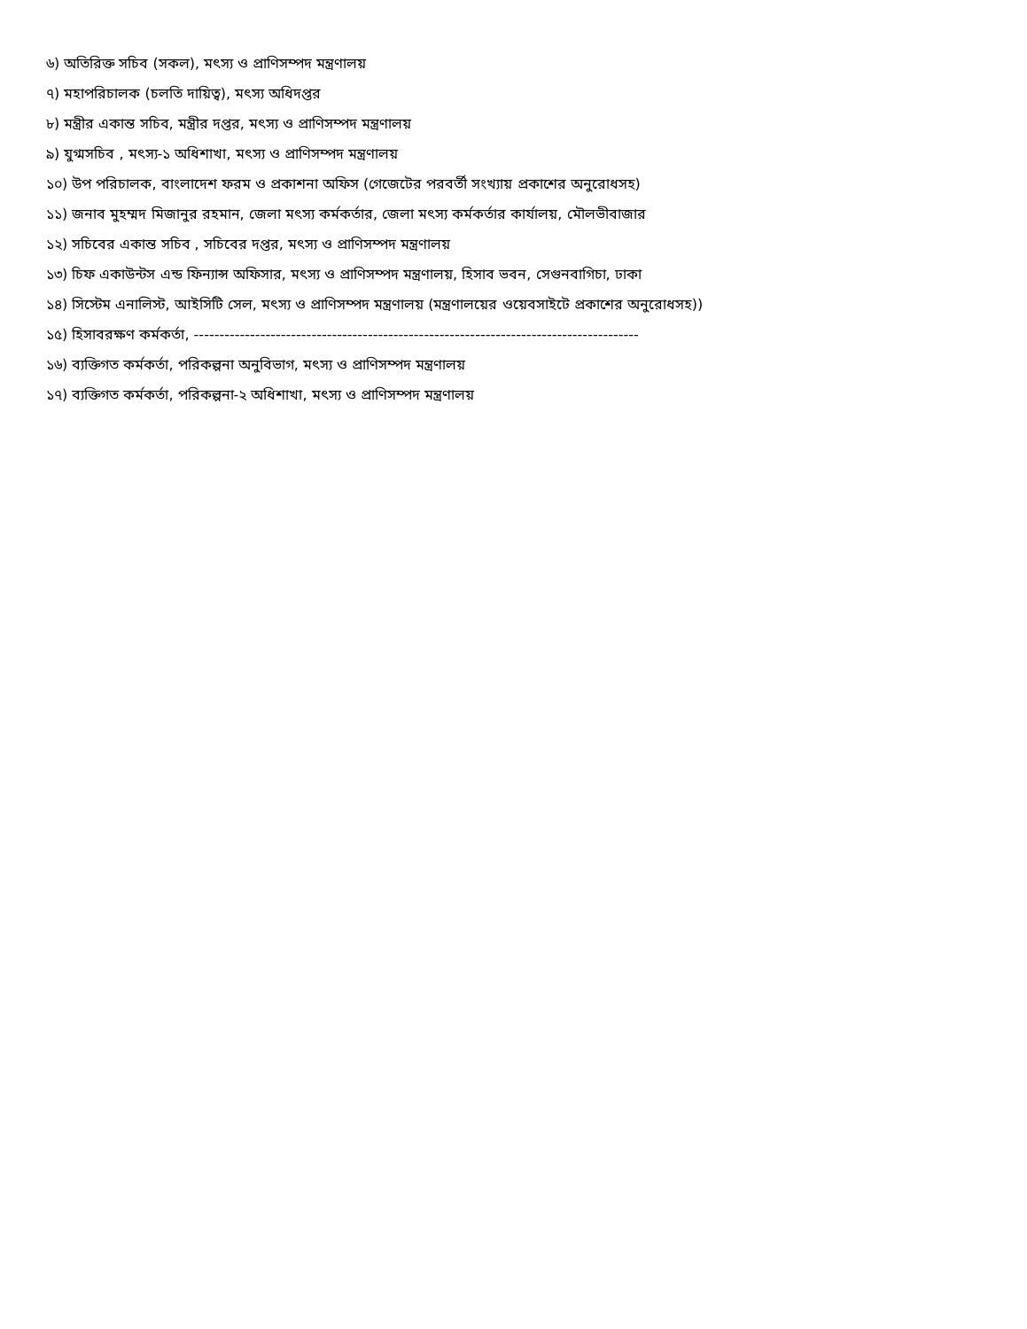৬) অতিরিক্ত সচিব (সকল), মৎস্য ও প্রাণিসম্পদ মন্ত্রণালয়
৭) মহাপরিচালক (চলতি দায়িত্ব), মৎস্য অধিদপ্তর
৮) মন্ত্রীর একান্ত সচিব, মন্ত্রীর দপ্তর, মৎস্য ও প্রাণিসম্পদ মন্ত্রণালয়
৯) যুগ্মসচিব , মৎস্য-১ অধিশাখা, মৎস্য ও প্রাণিসম্পদ মন্ত্রণালয়
১০) উপ পরিচালক, বাংলাদেশ ফরম ও প্রকাশনা অফিস (গেজেটের পরবর্তী সংখ্যায় প্রকাশের অনুরোধসহ)
১১) জনাব মুহম্মদ মিজানুর রহমান, জেলা মৎস্য কর্মকর্তার, জেলা মৎস্য কর্মকর্তার কার্যালয়, মৌলভীবাজার
১২) সচিবের একান্ত সচিব , সচিবের দপ্তর, মৎস্য ও প্রাণিসম্পদ মন্ত্রণালয়
১৩) চিফ একাউন্টস এন্ড ফিন্যান্স অফিসার, মৎস্য ও প্রাণিসম্পদ মন্ত্রণালয়, হিসাব ভবন, সেগুনবাগিচা, ঢাকা
১৪) সিস্টেম এনালিস্ট, আইসিটি সেল, মৎস্য ও প্রাণিসম্পদ মন্ত্রণালয় (মন্ত্রণালয়ের ওয়েবসাইটে প্রকাশের অনুরোধসহ))
১৫) হিসাবরক্ষণ কর্মকর্তা, ---------------------------------------------------------------------------------------
১৬) ব্যক্তিগত কর্মকর্তা, পরিকল্পনা অনুবিভাগ, মৎস্য ও প্রাণিসম্পদ মন্ত্রণালয়
১৭) ব্যক্তিগত কর্মকর্তা, পরিকল্পনা-২ অধিশাখা, মৎস্য ও প্রাণিসম্পদ মন্ত্রণালয়